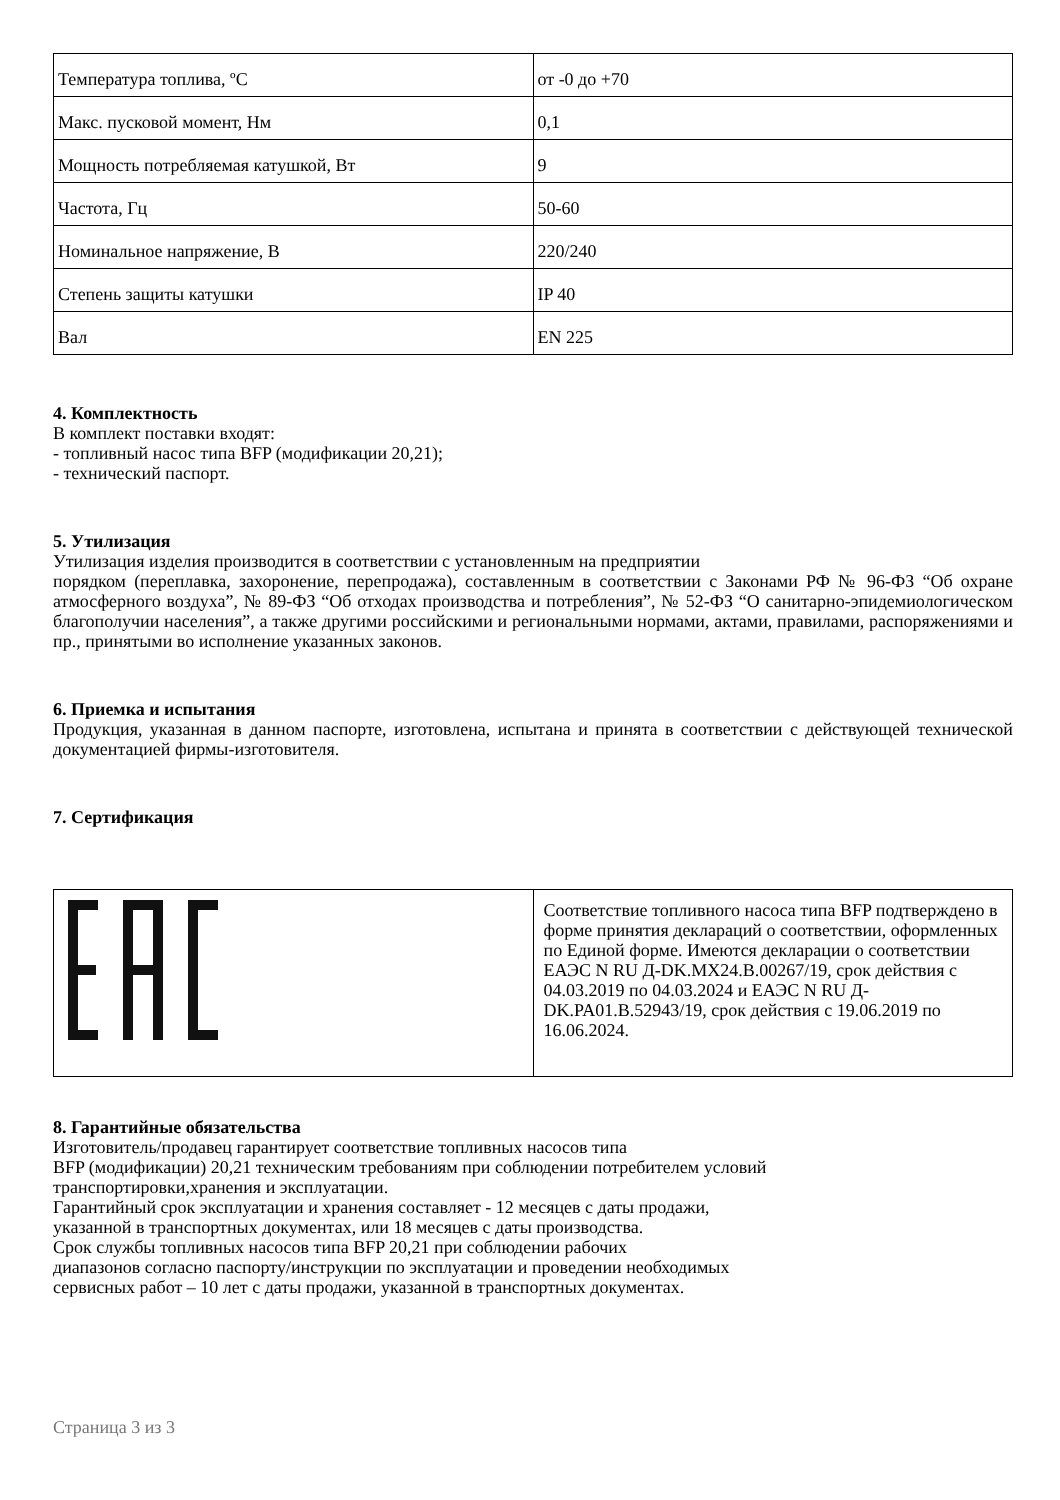| Температура топлива, ºС | от -0 до +70 |
| Макс. пусковой момент, Нм | 0,1 |
| Мощность потребляемая катушкой, Вт | 9 |
| Частота, Гц | 50-60 |
| Номинальное напряжение, В | 220/240 |
| Степень защиты катушки | IP 40 |
| Вал | EN 225 |
4. Комплектность
В комплект поставки входят:
- топливный насос типа BFP (модификации 20,21);
- технический паспорт.
5. Утилизация
Утилизация изделия производится в соответствии с установленным на предприятии
порядком (переплавка, захоронение, перепродажа), составленным в соответствии с Законами РФ № 96-ФЗ “Об охране атмосферного воздуха”, № 89-ФЗ “Об отходах производства и потребления”, № 52-ФЗ “О санитарно-эпидемиологическом благополучии населения”, а также другими российскими и региональными нормами, актами, правилами, распоряжениями и пр., принятыми во исполнение указанных законов.
6. Приемка и испытания
Продукция, указанная в данном паспорте, изготовлена, испытана и принята в соответствии с действующей технической документацией фирмы-изготовителя.
7. Сертификация
| | Соответствие топливного насоса типа BFP подтверждено в форме принятия деклараций о соответствии, оформленных по Единой форме. Имеются декларации о соответствии ЕАЭС N RU Д-DK.MX24.B.00267/19, срок действия с 04.03.2019 по 04.03.2024 и ЕАЭС N RU Д-DK.PA01.B.52943/19, срок действия с 19.06.2019 по 16.06.2024. |
8. Гарантийные обязательства
Изготовитель/продавец гарантирует соответствие топливных насосов типа
BFP (модификации) 20,21 техническим требованиям при соблюдении потребителем условий
транспортировки,хранения и эксплуатации.
Гарантийный срок эксплуатации и хранения составляет - 12 месяцев с даты продажи,
указанной в транспортных документах, или 18 месяцев с даты производства.
Срок службы топливных насосов типа BFP 20,21 при соблюдении рабочих
диапазонов согласно паспорту/инструкции по эксплуатации и проведении необходимых
сервисных работ – 10 лет с даты продажи, указанной в транспортных документах.
Страница 3 из 3